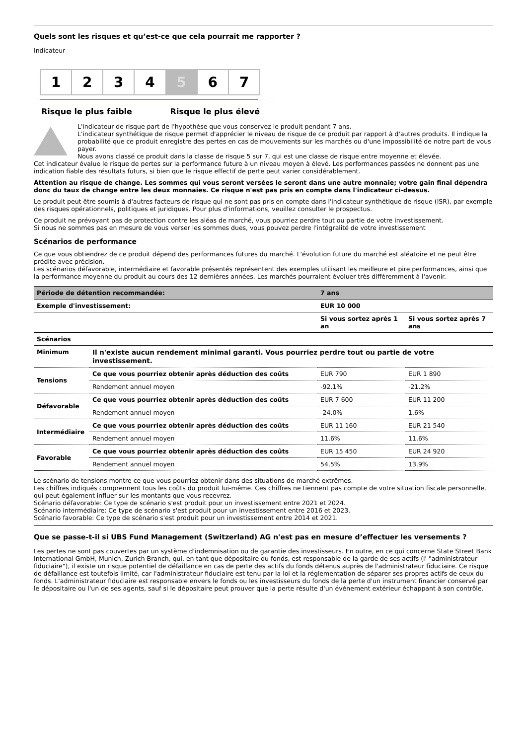Quels sont les risques et qu’est-ce que cela pourrait me rapporter ?
Indicateur
1 2 3 4 5 6 7
Risque le plus faible Risque le plus élevé
L'indicateur de risque part de l'hypothèse que vous conservez le produit pendant 7 ans.
L'indicateur synthétique de risque permet d'apprécier le niveau de risque de ce produit par rapport à d'autres produits. Il indique la probabilité que ce produit enregistre des pertes en cas de mouvements sur les marchés ou d'une impossibilité de notre part de vous payer.
Nous avons classé ce produit dans la classe de risque 5 sur 7, qui est une classe de risque entre moyenne et élevée.
Cet indicateur évalue le risque de pertes sur la performance future à un niveau moyen à élevé. Les performances passées ne donnent pas une indication fiable des résultats futurs, si bien que le risque effectif de perte peut varier considérablement.
Attention au risque de change. Les sommes qui vous seront versées le seront dans une autre monnaie; votre gain final dépendra donc du taux de change entre les deux monnaies. Ce risque n'est pas pris en compte dans l'indicateur ci-dessus.
Le produit peut être soumis à d'autres facteurs de risque qui ne sont pas pris en compte dans l'indicateur synthétique de risque (ISR), par exemple des risques opérationnels, politiques et juridiques. Pour plus d'informations, veuillez consulter le prospectus.
Ce produit ne prévoyant pas de protection contre les aléas de marché, vous pourriez perdre tout ou partie de votre investissement.
Si nous ne sommes pas en mesure de vous verser les sommes dues, vous pouvez perdre l'intégralité de votre investissement
Scénarios de performance
Ce que vous obtiendrez de ce produit dépend des performances futures du marché. L'évolution future du marché est aléatoire et ne peut être prédite avec précision.
Les scénarios défavorable, intermédiaire et favorable présentés représentent des exemples utilisant les meilleure et pire performances, ainsi que la performance moyenne du produit au cours des 12 dernières années. Les marchés pourraient évoluer très différemment à l'avenir.
| Période de détention recommandée: | | 7 ans | |
| --- | --- | --- | --- |
| Exemple d'investissement: | | EUR 10 000 | |
| | | Si vous sortez après 1 an | Si vous sortez après 7 ans |
| Scénarios | | | |
| Minimum | Il n'existe aucun rendement minimal garanti. Vous pourriez perdre tout ou partie de votre investissement. | | |
| Tensions | Ce que vous pourriez obtenir après déduction des coûts | EUR 790 | EUR 1 890 |
| | Rendement annuel moyen | -92.1% | -21.2% |
| Défavorable | Ce que vous pourriez obtenir après déduction des coûts | EUR 7 600 | EUR 11 200 |
| | Rendement annuel moyen | -24.0% | 1.6% |
| Intermédiaire | Ce que vous pourriez obtenir après déduction des coûts | EUR 11 160 | EUR 21 540 |
| | Rendement annuel moyen | 11.6% | 11.6% |
| Favorable | Ce que vous pourriez obtenir après déduction des coûts | EUR 15 450 | EUR 24 920 |
| | Rendement annuel moyen | 54.5% | 13.9% |
Le scénario de tensions montre ce que vous pourriez obtenir dans des situations de marché extrêmes.
Les chiffres indiqués comprennent tous les coûts du produit lui-même. Ces chiffres ne tiennent pas compte de votre situation fiscale personnelle, qui peut également influer sur les montants que vous recevrez.
Scénario défavorable: Ce type de scénario s'est produit pour un investissement entre 2021 et 2024.
Scénario intermédiaire: Ce type de scénario s'est produit pour un investissement entre 2016 et 2023.
Scénario favorable: Ce type de scénario s'est produit pour un investissement entre 2014 et 2021.
Que se passe-t-il si UBS Fund Management (Switzerland) AG n'est pas en mesure d’effectuer les versements ?
Les pertes ne sont pas couvertes par un système d'indemnisation ou de garantie des investisseurs. En outre, en ce qui concerne State Street Bank International GmbH, Munich, Zurich Branch, qui, en tant que dépositaire du fonds, est responsable de la garde de ses actifs (l' "administrateur fiduciaire"), il existe un risque potentiel de défaillance en cas de perte des actifs du fonds détenus auprès de l'administrateur fiduciaire. Ce risque de défaillance est toutefois limité, car l'administrateur fiduciaire est tenu par la loi et la réglementation de séparer ses propres actifs de ceux du fonds. L'administrateur fiduciaire est responsable envers le fonds ou les investisseurs du fonds de la perte d'un instrument financier conservé par le dépositaire ou l'un de ses agents, sauf si le dépositaire peut prouver que la perte résulte d'un événement extérieur échappant à son contrôle.